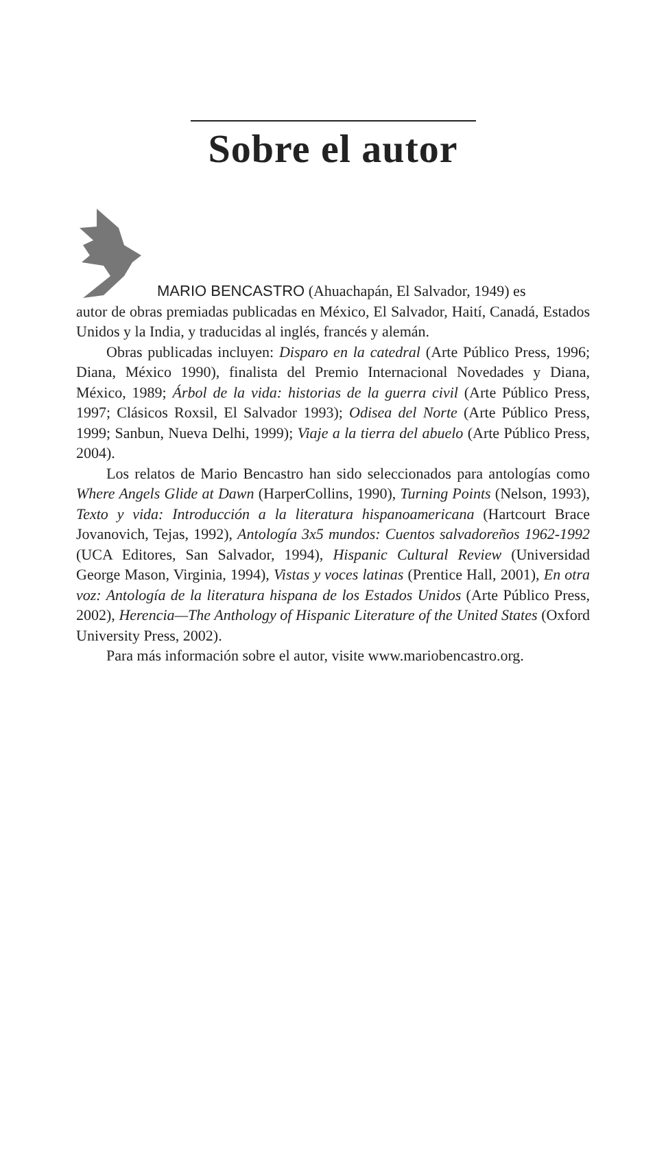Sobre el autor
MARIO BENCASTRO (Ahuachapán, El Salvador, 1949) es
autor de obras premiadas publicadas en México, El Salvador, Haití, Canadá, Estados Unidos y la India, y traducidas al inglés, francés y alemán.
Obras publicadas incluyen: Disparo en la catedral (Arte Público Press, 1996; Diana, México 1990), finalista del Premio Internacional Novedades y Diana, México, 1989; Árbol de la vida: historias de la guerra civil (Arte Público Press, 1997; Clásicos Roxsil, El Salvador 1993); Odisea del Norte (Arte Público Press, 1999; Sanbun, Nueva Delhi, 1999); Viaje a la tierra del abuelo (Arte Público Press, 2004).
Los relatos de Mario Bencastro han sido seleccionados para antologías como Where Angels Glide at Dawn (HarperCollins, 1990), Turning Points (Nelson, 1993), Texto y vida: Introducción a la literatura hispanoamericana (Hartcourt Brace Jovanovich, Tejas, 1992), Antología 3x5 mundos: Cuentos salvadoreños 1962-1992 (UCA Editores, San Salvador, 1994), Hispanic Cultural Review (Universidad George Mason, Virginia, 1994), Vistas y voces latinas (Prentice Hall, 2001), En otra voz: Antología de la literatura hispana de los Estados Unidos (Arte Público Press, 2002), Herencia—The Anthology of Hispanic Literature of the United States (Oxford University Press, 2002).
Para más información sobre el autor, visite www.mariobencastro.org.